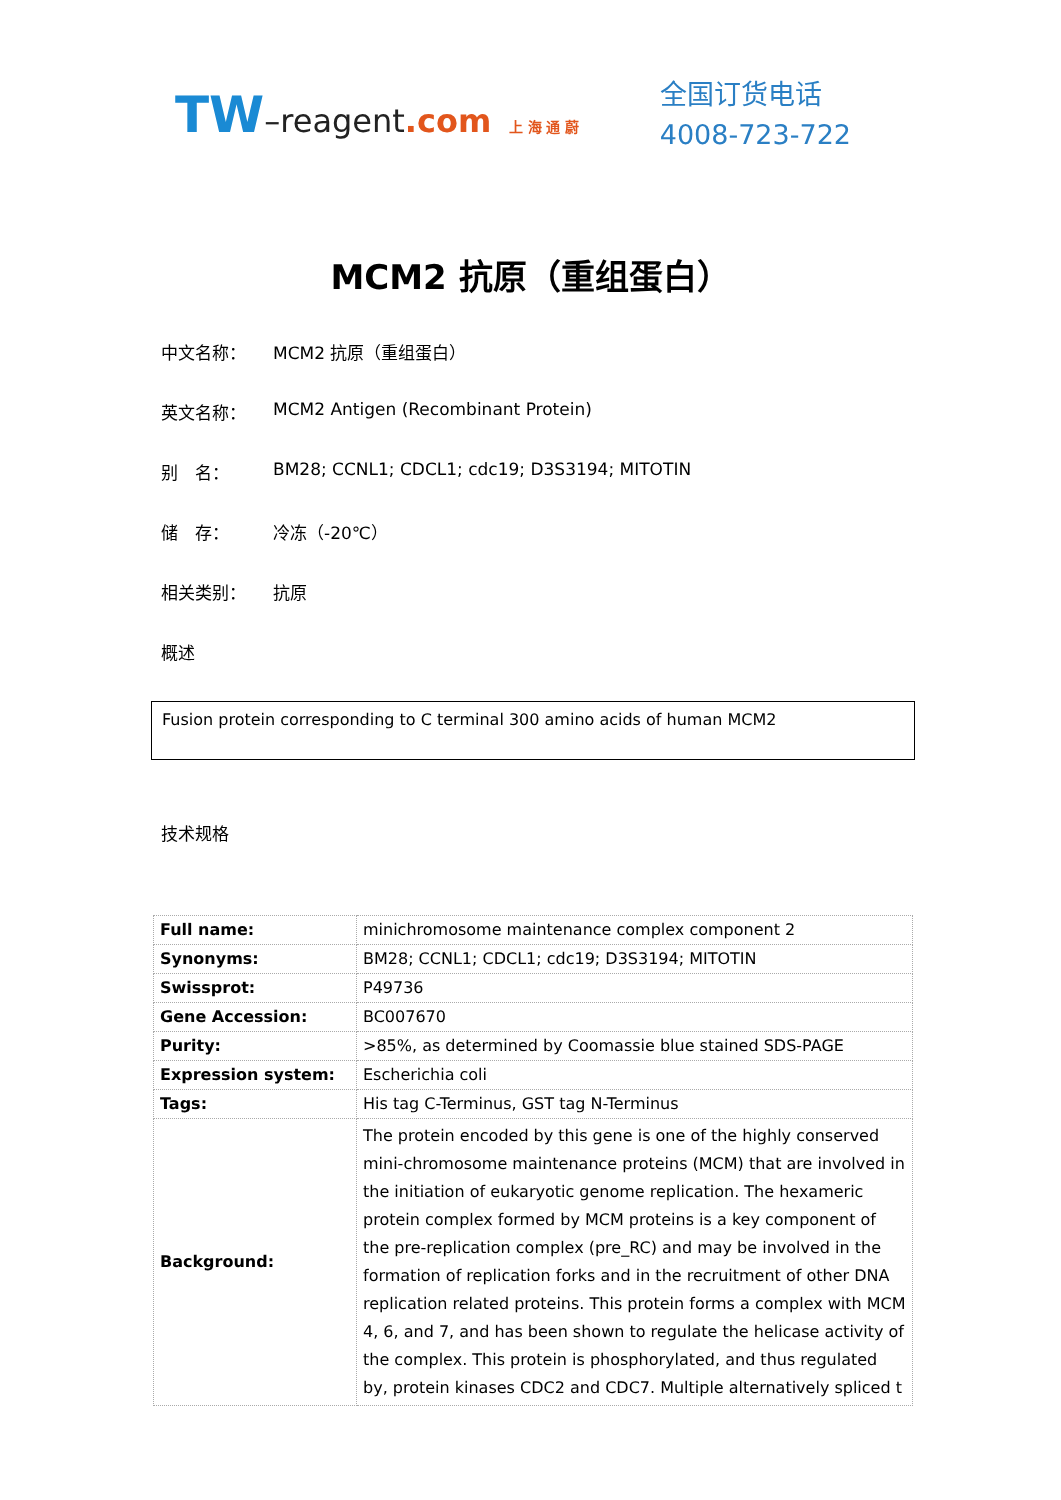TW–reagent.com 上 海 通 蔚
全国订货电话
4008-723-722
MCM2 抗原（重组蛋白）
中文名称： MCM2 抗原（重组蛋白）
英文名称： MCM2 Antigen (Recombinant Protein)
别　名： BM28; CCNL1; CDCL1; cdc19; D3S3194; MITOTIN
储　存： 冷冻（-20℃）
相关类别： 抗原
概述
Fusion protein corresponding to C terminal 300 amino acids of human MCM2
技术规格
| Full name: | minichromosome maintenance complex component 2 |
| Synonyms: | BM28; CCNL1; CDCL1; cdc19; D3S3194; MITOTIN |
| Swissprot: | P49736 |
| Gene Accession: | BC007670 |
| Purity: | >85%, as determined by Coomassie blue stained SDS-PAGE |
| Expression system: | Escherichia coli |
| Tags: | His tag C-Terminus, GST tag N-Terminus |
| Background: | The protein encoded by this gene is one of the highly conserved mini-chromosome maintenance proteins (MCM) that are involved in the initiation of eukaryotic genome replication. The hexameric protein complex formed by MCM proteins is a key component of the pre-replication complex (pre_RC) and may be involved in the formation of replication forks and in the recruitment of other DNA replication related proteins. This protein forms a complex with MCM 4, 6, and 7, and has been shown to regulate the helicase activity of the complex. This protein is phosphorylated, and thus regulated by, protein kinases CDC2 and CDC7. Multiple alternatively spliced t |